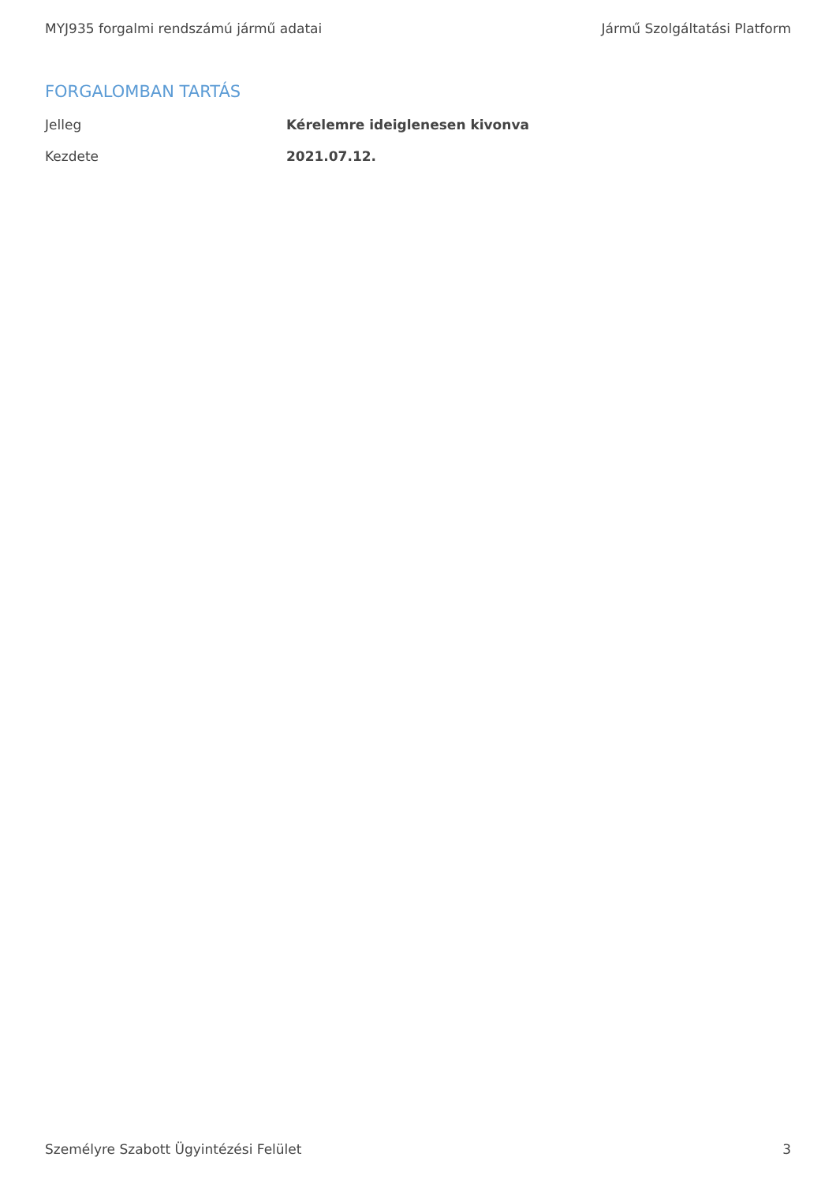MYJ935 forgalmi rendszámú jármű adatai Jármű Szolgáltatási Platform
FORGALOMBAN TARTÁS
| Jelleg | Kérelemre ideiglenesen kivonva |
| Kezdete | 2021.07.12. |
Személyre Szabott Ügyintézési Felület 3